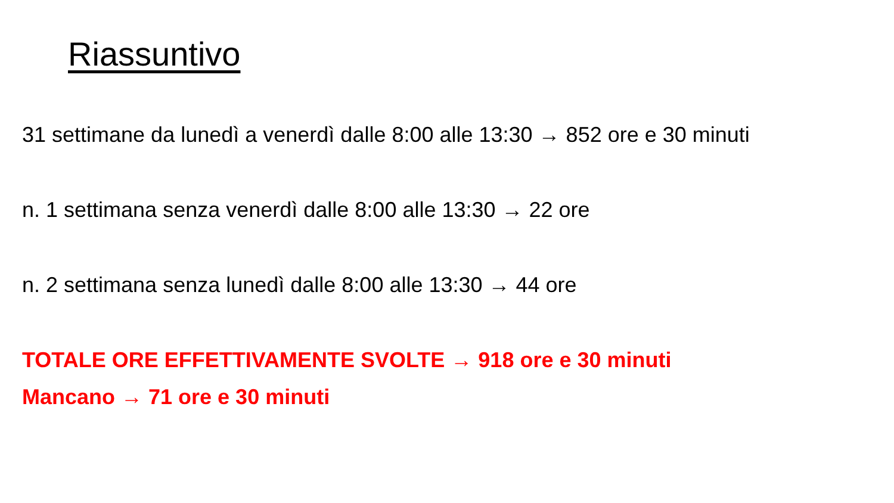Riassuntivo
31 settimane da lunedì a venerdì dalle 8:00 alle 13:30 → 852 ore e 30 minuti
n. 1 settimana senza venerdì dalle 8:00 alle 13:30 → 22 ore
n. 2 settimana senza lunedì dalle 8:00 alle 13:30 → 44 ore
TOTALE ORE EFFETTIVAMENTE SVOLTE → 918 ore e 30 minuti
Mancano → 71 ore e 30 minuti